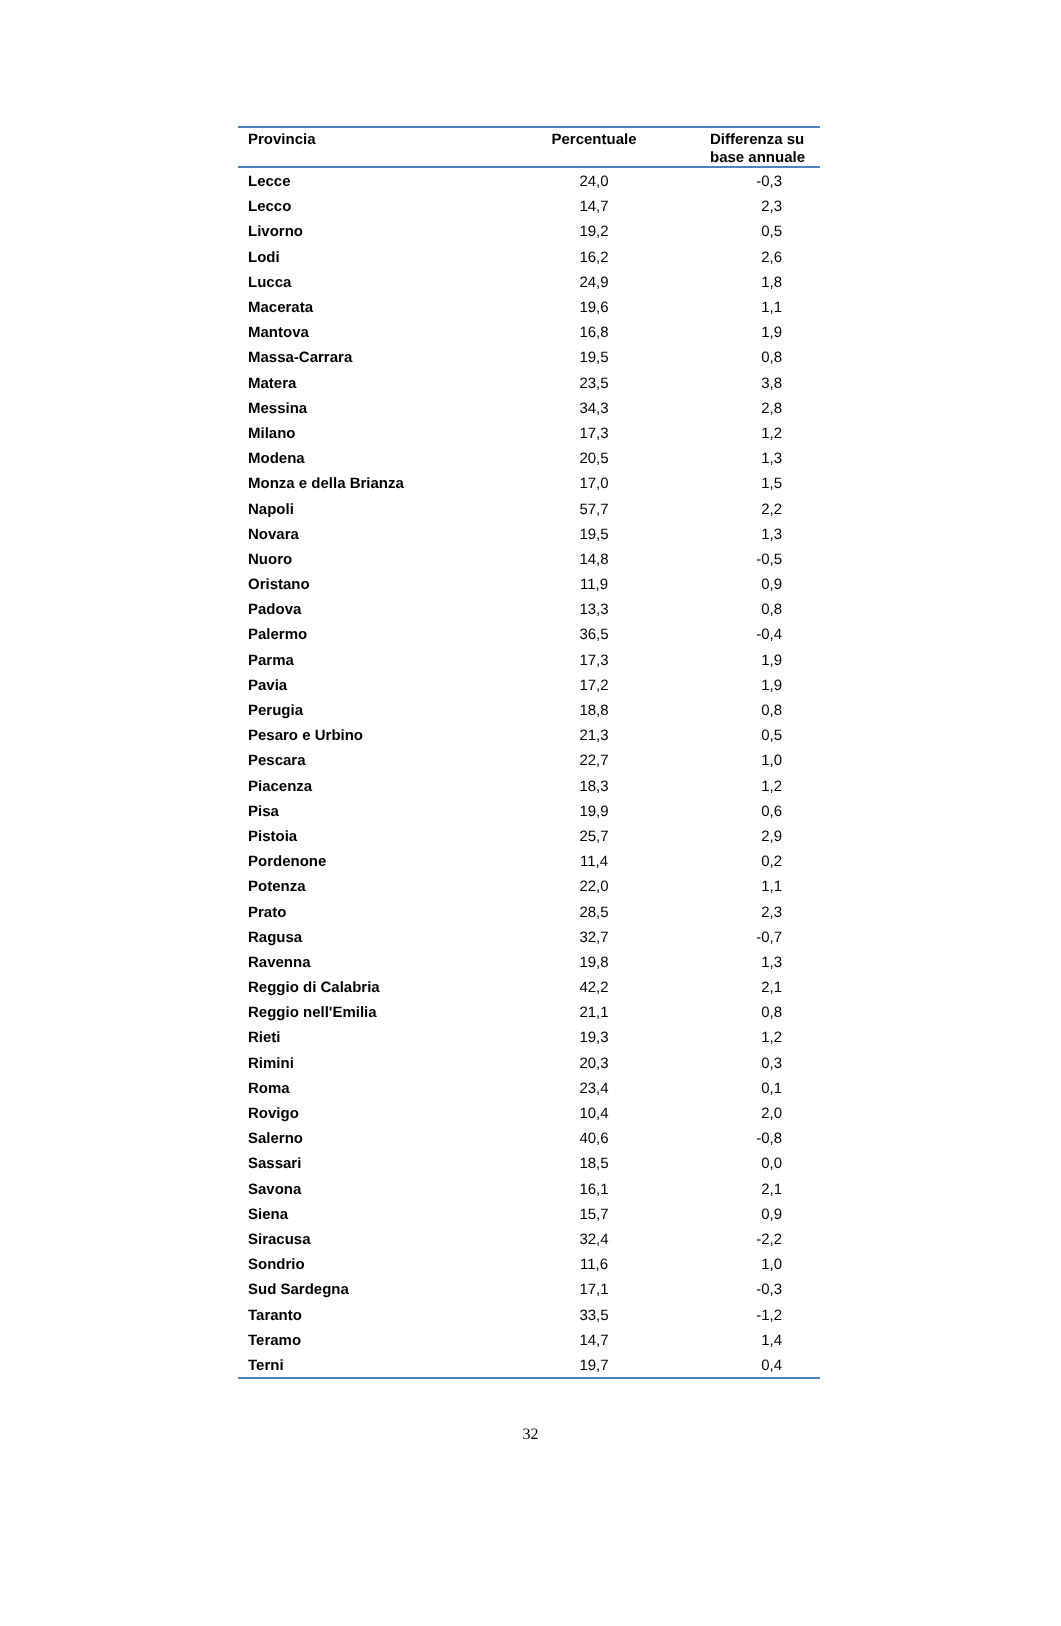| Provincia | Percentuale | Differenza su base annuale |
| --- | --- | --- |
| Lecce | 24,0 | -0,3 |
| Lecco | 14,7 | 2,3 |
| Livorno | 19,2 | 0,5 |
| Lodi | 16,2 | 2,6 |
| Lucca | 24,9 | 1,8 |
| Macerata | 19,6 | 1,1 |
| Mantova | 16,8 | 1,9 |
| Massa-Carrara | 19,5 | 0,8 |
| Matera | 23,5 | 3,8 |
| Messina | 34,3 | 2,8 |
| Milano | 17,3 | 1,2 |
| Modena | 20,5 | 1,3 |
| Monza e della Brianza | 17,0 | 1,5 |
| Napoli | 57,7 | 2,2 |
| Novara | 19,5 | 1,3 |
| Nuoro | 14,8 | -0,5 |
| Oristano | 11,9 | 0,9 |
| Padova | 13,3 | 0,8 |
| Palermo | 36,5 | -0,4 |
| Parma | 17,3 | 1,9 |
| Pavia | 17,2 | 1,9 |
| Perugia | 18,8 | 0,8 |
| Pesaro e Urbino | 21,3 | 0,5 |
| Pescara | 22,7 | 1,0 |
| Piacenza | 18,3 | 1,2 |
| Pisa | 19,9 | 0,6 |
| Pistoia | 25,7 | 2,9 |
| Pordenone | 11,4 | 0,2 |
| Potenza | 22,0 | 1,1 |
| Prato | 28,5 | 2,3 |
| Ragusa | 32,7 | -0,7 |
| Ravenna | 19,8 | 1,3 |
| Reggio di Calabria | 42,2 | 2,1 |
| Reggio nell'Emilia | 21,1 | 0,8 |
| Rieti | 19,3 | 1,2 |
| Rimini | 20,3 | 0,3 |
| Roma | 23,4 | 0,1 |
| Rovigo | 10,4 | 2,0 |
| Salerno | 40,6 | -0,8 |
| Sassari | 18,5 | 0,0 |
| Savona | 16,1 | 2,1 |
| Siena | 15,7 | 0,9 |
| Siracusa | 32,4 | -2,2 |
| Sondrio | 11,6 | 1,0 |
| Sud Sardegna | 17,1 | -0,3 |
| Taranto | 33,5 | -1,2 |
| Teramo | 14,7 | 1,4 |
| Terni | 19,7 | 0,4 |
32